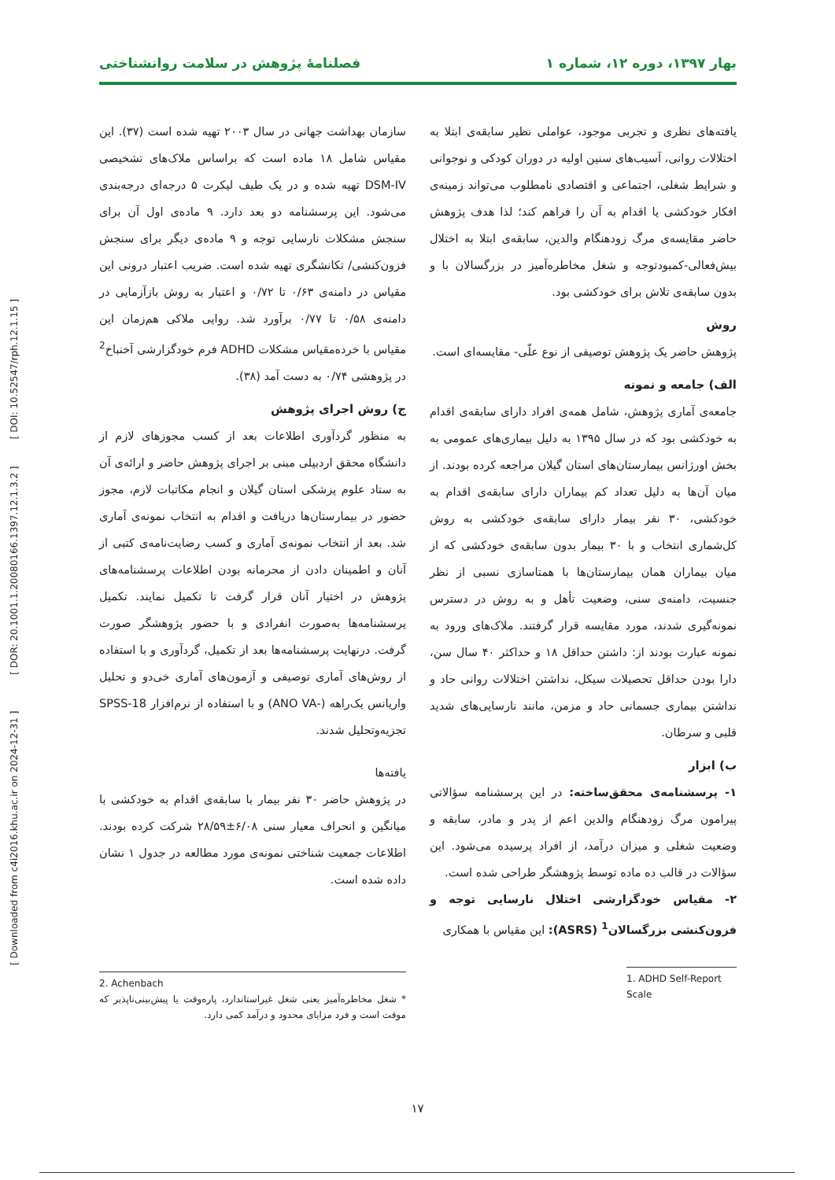بهار ۱۳۹۷، دوره ۱۲، شماره ۱ فصلنامهٔ پژوهش در سلامت روانشناختی
یافته‌های نظری و تجربی موجود، عواملی نظیر سابقه‌ی ابتلا به اختلالات روانی، آسیب‌های سنین اولیه در دوران کودکی و نوجوانی و شرایط شغلی، اجتماعی و اقتصادی نامطلوب می‌تواند زمینه‌ی افکار خودکشی یا اقدام به آن را فراهم کند؛ لذا هدف پژوهش حاضر مقایسه‌ی مرگ زودهنگام والدین، سابقه‌ی ابتلا به اختلال بیش‌فعالی-کمبودتوجه و شغل مخاطره‌آمیز در بزرگسالان با و بدون سابقه‌ی تلاش برای خودکشی بود.
روش
پژوهش حاضر یک پژوهش توصیفی از نوع علّی- مقایسه‌ای است.
الف) جامعه و نمونه
جامعه‌ی آماری پژوهش، شامل همه‌ی افراد دارای سابقه‌ی اقدام به خودکشی بود که در سال ۱۳۹۵ به دلیل بیماری‌های عمومی به بخش اورژانس بیمارستان‌های استان گیلان مراجعه کرده بودند. از میان آن‌ها به دلیل تعداد کم بیماران دارای سابقه‌ی اقدام به خودکشی، ۳۰ نفر بیمار دارای سابقه‌ی خودکشی به روش کل‌شماری انتخاب و با ۳۰ بیمار بدون سابقه‌ی خودکشی که از میان بیماران همان بیمارستان‌ها با همتاسازی نسبی از نظر جنسیت، دامنه‌ی سنی، وضعیت تأهل و به روش در دسترس نمونه‌گیری شدند، مورد مقایسه قرار گرفتند. ملاک‌های ورود به نمونه عبارت بودند از: داشتن حداقل ۱۸ و حداکثر ۴۰ سال سن، دارا بودن حداقل تحصیلات سیکل، نداشتن اختلالات روانی حاد و نداشتن بیماری جسمانی حاد و مزمن، مانند نارسایی‌های شدید قلبی و سرطان.
ب) ابزار
۱- پرسشنامه‌ی محقق‌ساخته: در این پرسشنامه سؤالاتی پیرامون مرگ زودهنگام والدین اعم از پدر و مادر، سابقه و وضعیت شغلی و میزان درآمد، از افراد پرسیده می‌شود. این سؤالات در قالب ده ماده توسط پژوهشگر طراحی شده است.
۲- مقیاس خودگزارشی اختلال نارسایی توجه و فزون‌کنشی بزرگسالان<sup>1</sup> (ASRS): این مقیاس با همکاری
1. ADHD Self-Report Scale
سازمان بهداشت جهانی در سال ۲۰۰۳ تهیه شده است (۳۷). این مقیاس شامل ۱۸ ماده است که براساس ملاک‌های تشخیصی DSM-IV تهیه شده و در یک طیف لیکرت ۵ درجه‌ای درجه‌بندی می‌شود. این پرسشنامه دو بعد دارد. ۹ ماده‌ی اول آن برای سنجش مشکلات نارسایی توجه و ۹ ماده‌ی دیگر برای سنجش فزون‌کنشی/ تکانشگری تهیه شده است. ضریب اعتبار درونی این مقیاس در دامنه‌ی ۰/۶۳ تا ۰/۷۲ و اعتبار به روش بازآزمایی در دامنه‌ی ۰/۵۸ تا ۰/۷۷ برآورد شد. روایی ملاکی هم‌زمان این مقیاس با خرده‌مقیاس مشکلات ADHD فرم خودگزارشی آخنباخ<sup>2</sup> در پژوهشی ۰/۷۴ به دست آمد (۳۸).
ج) روش اجرای پژوهش
به منظور گردآوری اطلاعات بعد از کسب مجوزهای لازم از دانشگاه محقق اردبیلی مبنی بر اجرای پژوهش حاضر و ارائه‌ی آن به ستاد علوم پزشکی استان گیلان و انجام مکاتبات لازم، مجوز حضور در بیمارستان‌ها دریافت و اقدام به انتخاب نمونه‌ی آماری شد. بعد از انتخاب نمونه‌ی آماری و کسب رضایت‌نامه‌ی کتبی از آنان و اطمینان دادن از محرمانه بودن اطلاعات پرسشنامه‌های پژوهش در اختیار آنان قرار گرفت تا تکمیل نمایند. تکمیل پرسشنامه‌ها به‌صورت انفرادی و با حضور پژوهشگر صورت گرفت. درنهایت پرسشنامه‌ها بعد از تکمیل، گردآوری و با استفاده از روش‌های آماری توصیفی و آزمون‌های آماری خی‌دو و تحلیل واریانس یک‌راهه (-ANO VA) و با استفاده از نرم‌افزار SPSS-18 تجزیه‌وتحلیل شدند.
یافته‌ها
در پژوهش حاضر ۳۰ نفر بیمار با سابقه‌ی اقدام به خودکشی با میانگین و انحراف معیار سنی ۶/۰۸±۲۸/۵۹ شرکت کرده بودند. اطلاعات جمعیت شناختی نمونه‌ی مورد مطالعه در جدول ۱ نشان داده شده است.
2. Achenbach
* شغل مخاطره‌آمیز یعنی شغل غیراستاندارد، پاره‌وقت یا پیش‌بینی‌ناپذیر که موقت است و فرد مزایای محدود و درآمد کمی دارد.
[ Downloaded from c4i2016.khu.ac.ir on 2024-12-31 ] [ DOR: 20.1001.1.20080166.1397.12.1.3.2 ] [ DOI: 10.52547/rph.12.1.15 ]
۱۷